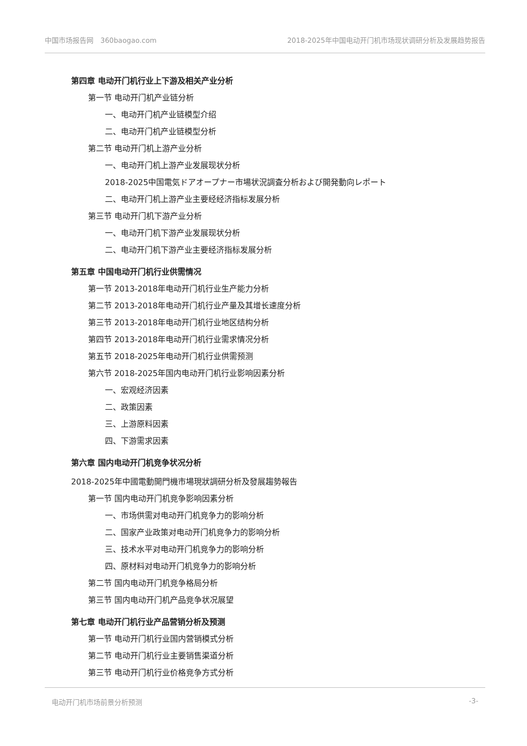中国市场报告网　360baogao.com 2018-2025年中国电动开门机市场现状调研分析及发展趋势报告
第四章 电动开门机行业上下游及相关产业分析
第一节 电动开门机产业链分析
一、电动开门机产业链模型介绍
二、电动开门机产业链模型分析
第二节 电动开门机上游产业分析
一、电动开门机上游产业发展现状分析
2018-2025中国電気ドアオープナー市場状況調査分析および開発動向レポート
二、电动开门机上游产业主要经经济指标发展分析
第三节 电动开门机下游产业分析
一、电动开门机下游产业发展现状分析
二、电动开门机下游产业主要经济指标发展分析
第五章 中国电动开门机行业供需情况
第一节 2013-2018年电动开门机行业生产能力分析
第二节 2013-2018年电动开门机行业产量及其增长速度分析
第三节 2013-2018年电动开门机行业地区结构分析
第四节 2013-2018年电动开门机行业需求情况分析
第五节 2018-2025年电动开门机行业供需预测
第六节 2018-2025年国内电动开门机行业影响因素分析
一、宏观经济因素
二、政策因素
三、上游原料因素
四、下游需求因素
第六章 国内电动开门机竞争状况分析
2018-2025年中國電動開門機市場現狀調研分析及發展趨勢報告
第一节 国内电动开门机竞争影响因素分析
一、市场供需对电动开门机竞争力的影响分析
二、国家产业政策对电动开门机竞争力的影响分析
三、技术水平对电动开门机竞争力的影响分析
四、原材料对电动开门机竞争力的影响分析
第二节 国内电动开门机竞争格局分析
第三节 国内电动开门机产品竞争状况展望
第七章 电动开门机行业产品营销分析及预测
第一节 电动开门机行业国内营销模式分析
第二节 电动开门机行业主要销售渠道分析
第三节 电动开门机行业价格竞争方式分析
电动开门机市场前景分析预测 -3-